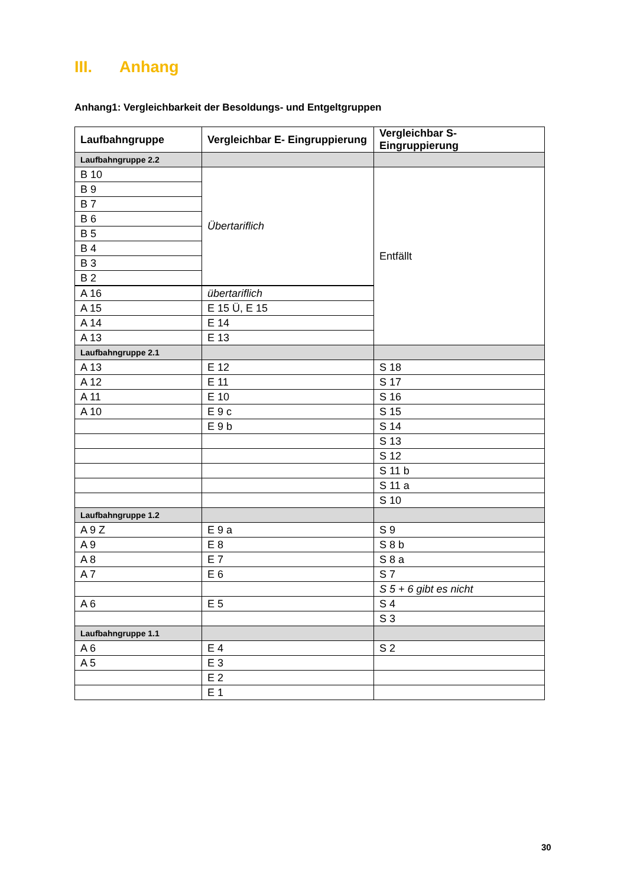III. Anhang
Anhang1: Vergleichbarkeit der Besoldungs- und Entgeltgruppen
| Laufbahngruppe | Vergleichbar E- Eingruppierung | Vergleichbar S- Eingruppierung |
| --- | --- | --- |
| Laufbahngruppe 2.2 | | |
| B 10 | Übertariflich | Entfällt |
| B 9 | | |
| B 7 | | |
| B 6 | | |
| B 5 | | |
| B 4 | | |
| B 3 | | |
| B 2 | | |
| A 16 | übertariflich | |
| A 15 | E 15 Ü, E 15 | |
| A 14 | E 14 | |
| A 13 | E 13 | |
| Laufbahngruppe 2.1 | | |
| A 13 | E 12 | S 18 |
| A 12 | E 11 | S 17 |
| A 11 | E 10 | S 16 |
| A 10 | E 9 c | S 15 |
| | E 9 b | S 14 |
| | | S 13 |
| | | S 12 |
| | | S 11 b |
| | | S 11 a |
| | | S 10 |
| Laufbahngruppe 1.2 | | |
| A 9 Z | E 9 a | S 9 |
| A 9 | E 8 | S 8 b |
| A 8 | E 7 | S 8 a |
| A 7 | E 6 | S 7 |
| | | S 5 + 6 gibt es nicht |
| A 6 | E 5 | S 4 |
| | | S 3 |
| Laufbahngruppe 1.1 | | |
| A 6 | E 4 | S 2 |
| A 5 | E 3 | |
| | E 2 | |
| | E 1 | |
30